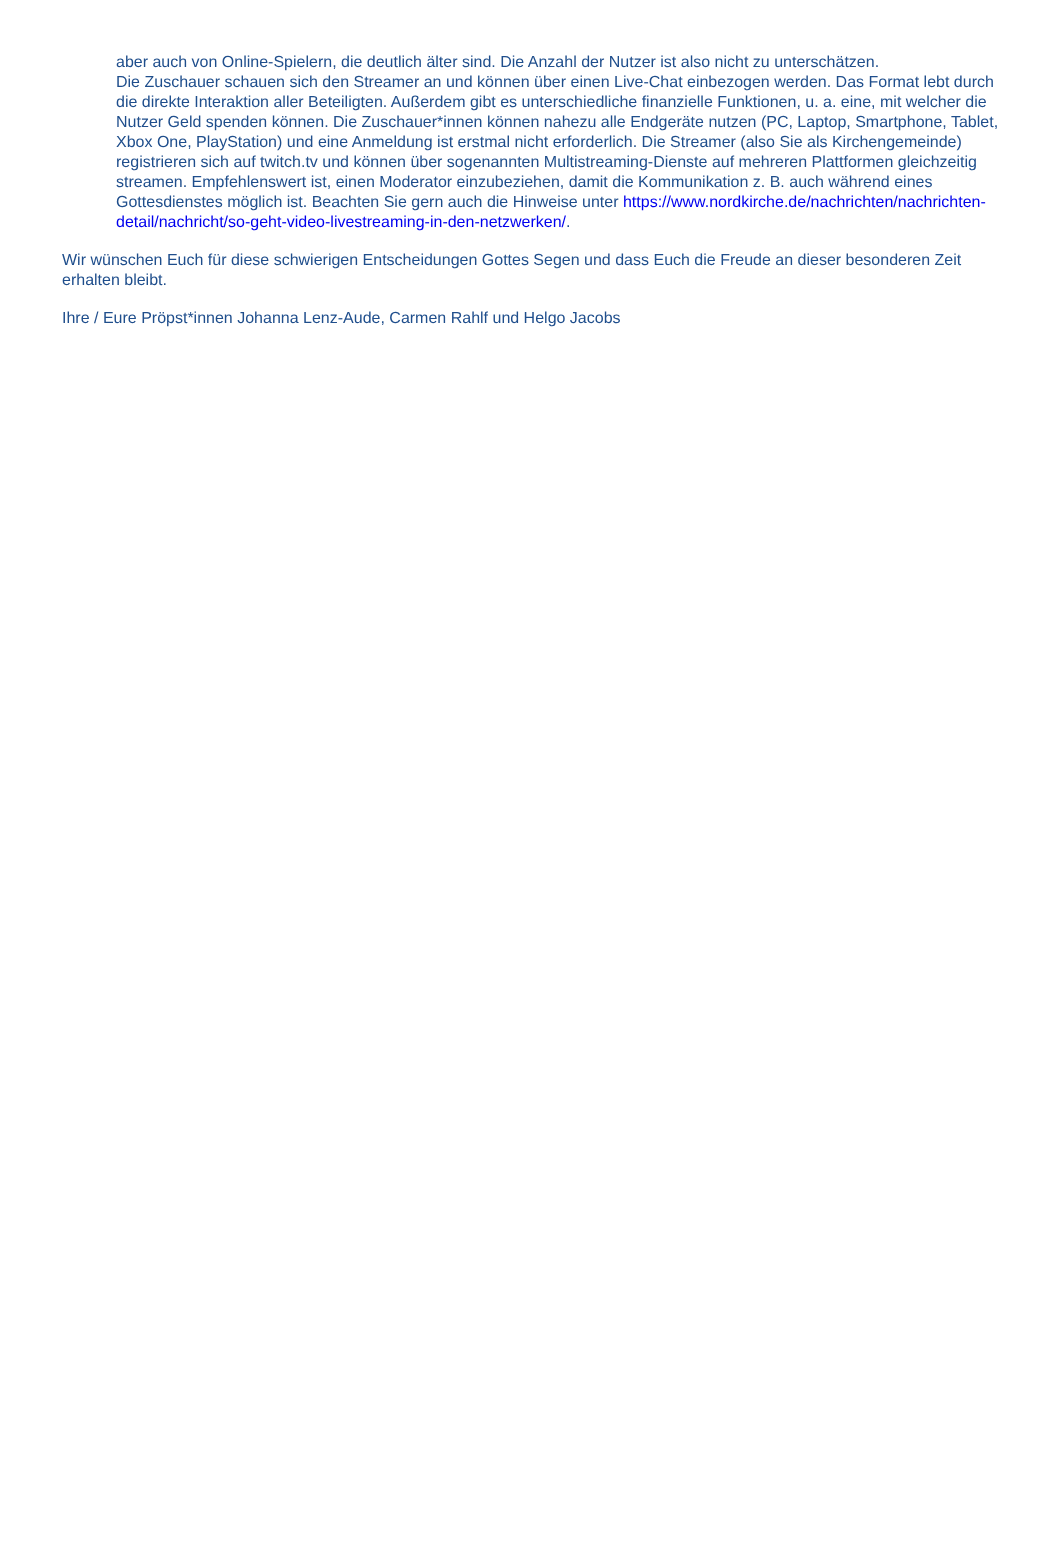aber auch von Online-Spielern, die deutlich älter sind. Die Anzahl der Nutzer ist also nicht zu unterschätzen.
Die Zuschauer schauen sich den Streamer an und können über einen Live-Chat einbezogen werden. Das Format lebt durch die direkte Interaktion aller Beteiligten. Außerdem gibt es unterschiedliche finanzielle Funktionen, u. a. eine, mit welcher die Nutzer Geld spenden können. Die Zuschauer*innen können nahezu alle Endgeräte nutzen (PC, Laptop, Smartphone, Tablet, Xbox One, PlayStation) und eine Anmeldung ist erstmal nicht erforderlich. Die Streamer (also Sie als Kirchengemeinde) registrieren sich auf twitch.tv und können über sogenannten Multistreaming-Dienste auf mehreren Plattformen gleichzeitig streamen. Empfehlenswert ist, einen Moderator einzubeziehen, damit die Kommunikation z. B. auch während eines Gottesdienstes möglich ist. Beachten Sie gern auch die Hinweise unter https://www.nordkirche.de/nachrichten/nachrichten-detail/nachricht/so-geht-video-livestreaming-in-den-netzwerken/.
Wir wünschen Euch für diese schwierigen Entscheidungen Gottes Segen und dass Euch die Freude an dieser besonderen Zeit erhalten bleibt.
Ihre / Eure Pröpst*innen Johanna Lenz-Aude, Carmen Rahlf und Helgo Jacobs